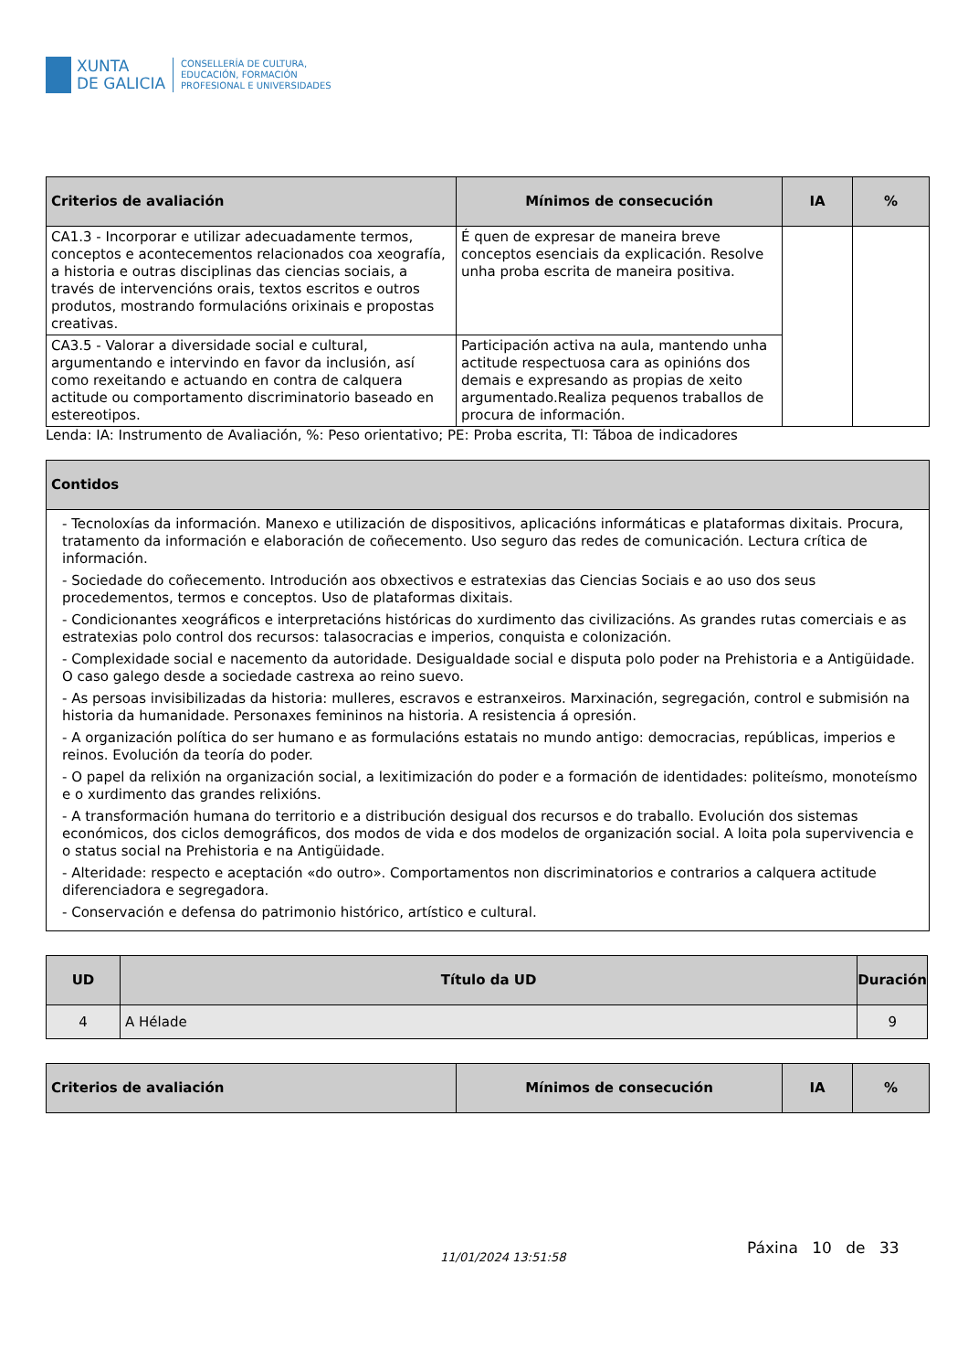XUNTA
DE GALICIA
CONSELLERÍA DE CULTURA,
EDUCACIÓN, FORMACIÓN
PROFESIONAL E UNIVERSIDADES
| Criterios de avaliación | Mínimos de consecución | IA | % |
| --- | --- | --- | --- |
| CA1.3 - Incorporar e utilizar adecuadamente termos, conceptos e acontecementos relacionados coa xeografía, a historia e outras disciplinas das ciencias sociais, a través de intervencións orais, textos escritos e outros produtos, mostrando formulacións orixinais e propostas creativas. | É quen de expresar de maneira breve conceptos esenciais da explicación. Resolve unha proba escrita de maneira positiva. | | |
| CA3.5 - Valorar a diversidade social e cultural, argumentando e intervindo en favor da inclusión, así como rexeitando e actuando en contra de calquera actitude ou comportamento discriminatorio baseado en estereotipos. | Participación activa na aula, mantendo unha actitude respectuosa cara as opinións dos demais e expresando as propias de xeito argumentado.Realiza pequenos traballos de procura de información. | | |
Lenda: IA: Instrumento de Avaliación, %: Peso orientativo; PE: Proba escrita, TI: Táboa de indicadores
| Contidos |
| --- |
| - Tecnoloxías da información. Manexo e utilización de dispositivos, aplicacións informáticas e plataformas dixitais. Procura, tratamento da información e elaboración de coñecemento. Uso seguro das redes de comunicación. Lectura crítica de información. - Sociedade do coñecemento. Introdución aos obxectivos e estratexias das Ciencias Sociais e ao uso dos seus procedementos, termos e conceptos. Uso de plataformas dixitais. - Condicionantes xeográficos e interpretacións históricas do xurdimento das civilizacións. As grandes rutas comerciais e as estratexias polo control dos recursos: talasocracias e imperios, conquista e colonización. - Complexidade social e nacemento da autoridade. Desigualdade social e disputa polo poder na Prehistoria e a Antigüidade. O caso galego desde a sociedade castrexa ao reino suevo. - As persoas invisibilizadas da historia: mulleres, escravos e estranxeiros. Marxinación, segregación, control e submisión na historia da humanidade. Personaxes femininos na historia. A resistencia á opresión. - A organización política do ser humano e as formulacións estatais no mundo antigo: democracias, repúblicas, imperios e reinos. Evolución da teoría do poder. - O papel da relixión na organización social, a lexitimización do poder e a formación de identidades: politeísmo, monoteísmo e o xurdimento das grandes relixións. - A transformación humana do territorio e a distribución desigual dos recursos e do traballo. Evolución dos sistemas económicos, dos ciclos demográficos, dos modos de vida e dos modelos de organización social. A loita pola supervivencia e o status social na Prehistoria e na Antigüidade. - Alteridade: respecto e aceptación «do outro». Comportamentos non discriminatorios e contrarios a calquera actitude diferenciadora e segregadora. - Conservación e defensa do patrimonio histórico, artístico e cultural. |
| UD | Título da UD | Duración |
| --- | --- | --- |
| 4 | A Hélade | 9 |
| Criterios de avaliación | Mínimos de consecución | IA | % |
| --- | --- | --- | --- |
11/01/2024 13:51:58
Páxina 10 de 33